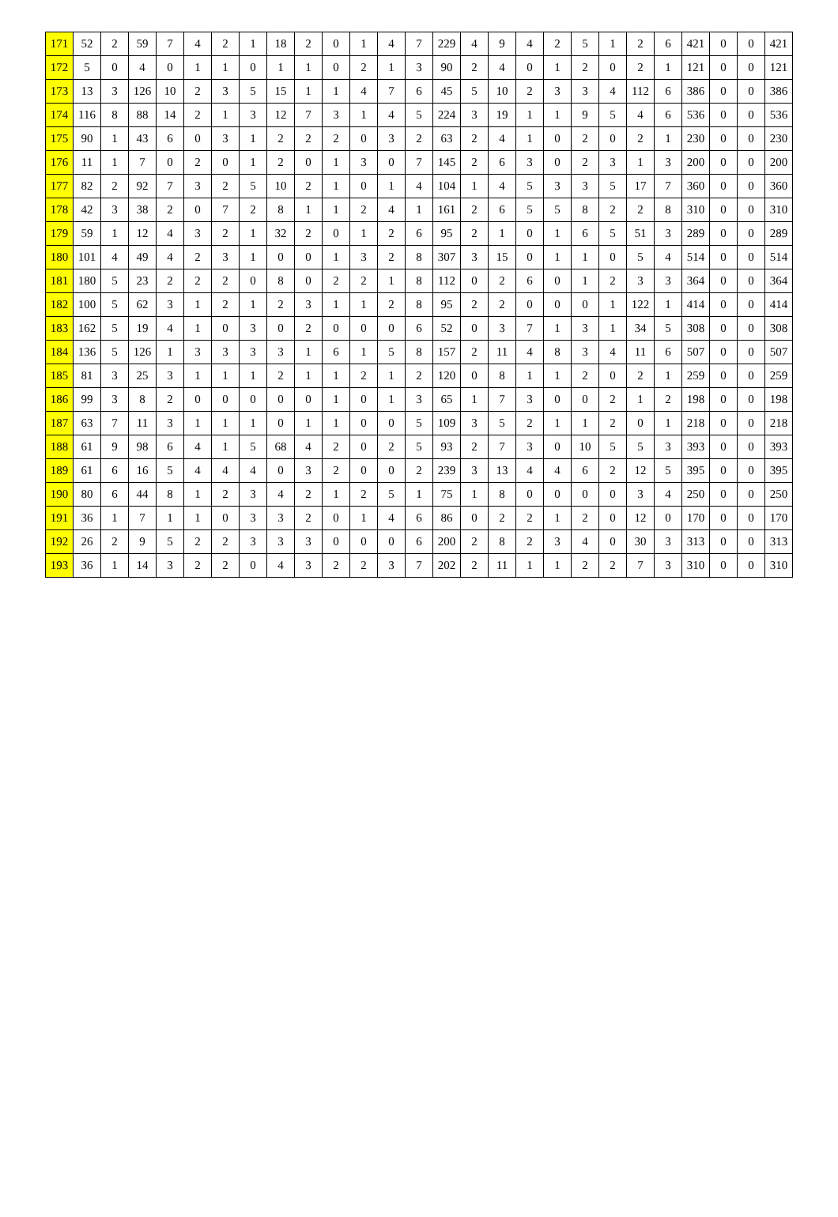| 171 | 52 | 2 | 59 | 7 | 4 | 2 | 1 | 18 | 2 | 0 | 1 | 4 | 7 | 229 | 4 | 9 | 4 | 2 | 5 | 1 | 2 | 6 | 421 | 0 | 0 | 421 |
| 172 | 5 | 0 | 4 | 0 | 1 | 1 | 0 | 1 | 1 | 0 | 2 | 1 | 3 | 90 | 2 | 4 | 0 | 1 | 2 | 0 | 2 | 1 | 121 | 0 | 0 | 121 |
| 173 | 13 | 3 | 126 | 10 | 2 | 3 | 5 | 15 | 1 | 1 | 4 | 7 | 6 | 45 | 5 | 10 | 2 | 3 | 3 | 4 | 112 | 6 | 386 | 0 | 0 | 386 |
| 174 | 116 | 8 | 88 | 14 | 2 | 1 | 3 | 12 | 7 | 3 | 1 | 4 | 5 | 224 | 3 | 19 | 1 | 1 | 9 | 5 | 4 | 6 | 536 | 0 | 0 | 536 |
| 175 | 90 | 1 | 43 | 6 | 0 | 3 | 1 | 2 | 2 | 2 | 0 | 3 | 2 | 63 | 2 | 4 | 1 | 0 | 2 | 0 | 2 | 1 | 230 | 0 | 0 | 230 |
| 176 | 11 | 1 | 7 | 0 | 2 | 0 | 1 | 2 | 0 | 1 | 3 | 0 | 7 | 145 | 2 | 6 | 3 | 0 | 2 | 3 | 1 | 3 | 200 | 0 | 0 | 200 |
| 177 | 82 | 2 | 92 | 7 | 3 | 2 | 5 | 10 | 2 | 1 | 0 | 1 | 4 | 104 | 1 | 4 | 5 | 3 | 3 | 5 | 17 | 7 | 360 | 0 | 0 | 360 |
| 178 | 42 | 3 | 38 | 2 | 0 | 7 | 2 | 8 | 1 | 1 | 2 | 4 | 1 | 161 | 2 | 6 | 5 | 5 | 8 | 2 | 2 | 8 | 310 | 0 | 0 | 310 |
| 179 | 59 | 1 | 12 | 4 | 3 | 2 | 1 | 32 | 2 | 0 | 1 | 2 | 6 | 95 | 2 | 1 | 0 | 1 | 6 | 5 | 51 | 3 | 289 | 0 | 0 | 289 |
| 180 | 101 | 4 | 49 | 4 | 2 | 3 | 1 | 0 | 0 | 1 | 3 | 2 | 8 | 307 | 3 | 15 | 0 | 1 | 1 | 0 | 5 | 4 | 514 | 0 | 0 | 514 |
| 181 | 180 | 5 | 23 | 2 | 2 | 2 | 0 | 8 | 0 | 2 | 2 | 1 | 8 | 112 | 0 | 2 | 6 | 0 | 1 | 2 | 3 | 3 | 364 | 0 | 0 | 364 |
| 182 | 100 | 5 | 62 | 3 | 1 | 2 | 1 | 2 | 3 | 1 | 1 | 2 | 8 | 95 | 2 | 2 | 0 | 0 | 0 | 1 | 122 | 1 | 414 | 0 | 0 | 414 |
| 183 | 162 | 5 | 19 | 4 | 1 | 0 | 3 | 0 | 2 | 0 | 0 | 0 | 6 | 52 | 0 | 3 | 7 | 1 | 3 | 1 | 34 | 5 | 308 | 0 | 0 | 308 |
| 184 | 136 | 5 | 126 | 1 | 3 | 3 | 3 | 3 | 1 | 6 | 1 | 5 | 8 | 157 | 2 | 11 | 4 | 8 | 3 | 4 | 11 | 6 | 507 | 0 | 0 | 507 |
| 185 | 81 | 3 | 25 | 3 | 1 | 1 | 1 | 2 | 1 | 1 | 2 | 1 | 2 | 120 | 0 | 8 | 1 | 1 | 2 | 0 | 2 | 1 | 259 | 0 | 0 | 259 |
| 186 | 99 | 3 | 8 | 2 | 0 | 0 | 0 | 0 | 0 | 1 | 0 | 1 | 3 | 65 | 1 | 7 | 3 | 0 | 0 | 2 | 1 | 2 | 198 | 0 | 0 | 198 |
| 187 | 63 | 7 | 11 | 3 | 1 | 1 | 1 | 0 | 1 | 1 | 0 | 0 | 5 | 109 | 3 | 5 | 2 | 1 | 1 | 2 | 0 | 1 | 218 | 0 | 0 | 218 |
| 188 | 61 | 9 | 98 | 6 | 4 | 1 | 5 | 68 | 4 | 2 | 0 | 2 | 5 | 93 | 2 | 7 | 3 | 0 | 10 | 5 | 5 | 3 | 393 | 0 | 0 | 393 |
| 189 | 61 | 6 | 16 | 5 | 4 | 4 | 4 | 0 | 3 | 2 | 0 | 0 | 2 | 239 | 3 | 13 | 4 | 4 | 6 | 2 | 12 | 5 | 395 | 0 | 0 | 395 |
| 190 | 80 | 6 | 44 | 8 | 1 | 2 | 3 | 4 | 2 | 1 | 2 | 5 | 1 | 75 | 1 | 8 | 0 | 0 | 0 | 0 | 3 | 4 | 250 | 0 | 0 | 250 |
| 191 | 36 | 1 | 7 | 1 | 1 | 0 | 3 | 3 | 2 | 0 | 1 | 4 | 6 | 86 | 0 | 2 | 2 | 1 | 2 | 0 | 12 | 0 | 170 | 0 | 0 | 170 |
| 192 | 26 | 2 | 9 | 5 | 2 | 2 | 3 | 3 | 3 | 0 | 0 | 0 | 6 | 200 | 2 | 8 | 2 | 3 | 4 | 0 | 30 | 3 | 313 | 0 | 0 | 313 |
| 193 | 36 | 1 | 14 | 3 | 2 | 2 | 0 | 4 | 3 | 2 | 2 | 3 | 7 | 202 | 2 | 11 | 1 | 1 | 2 | 2 | 7 | 3 | 310 | 0 | 0 | 310 |